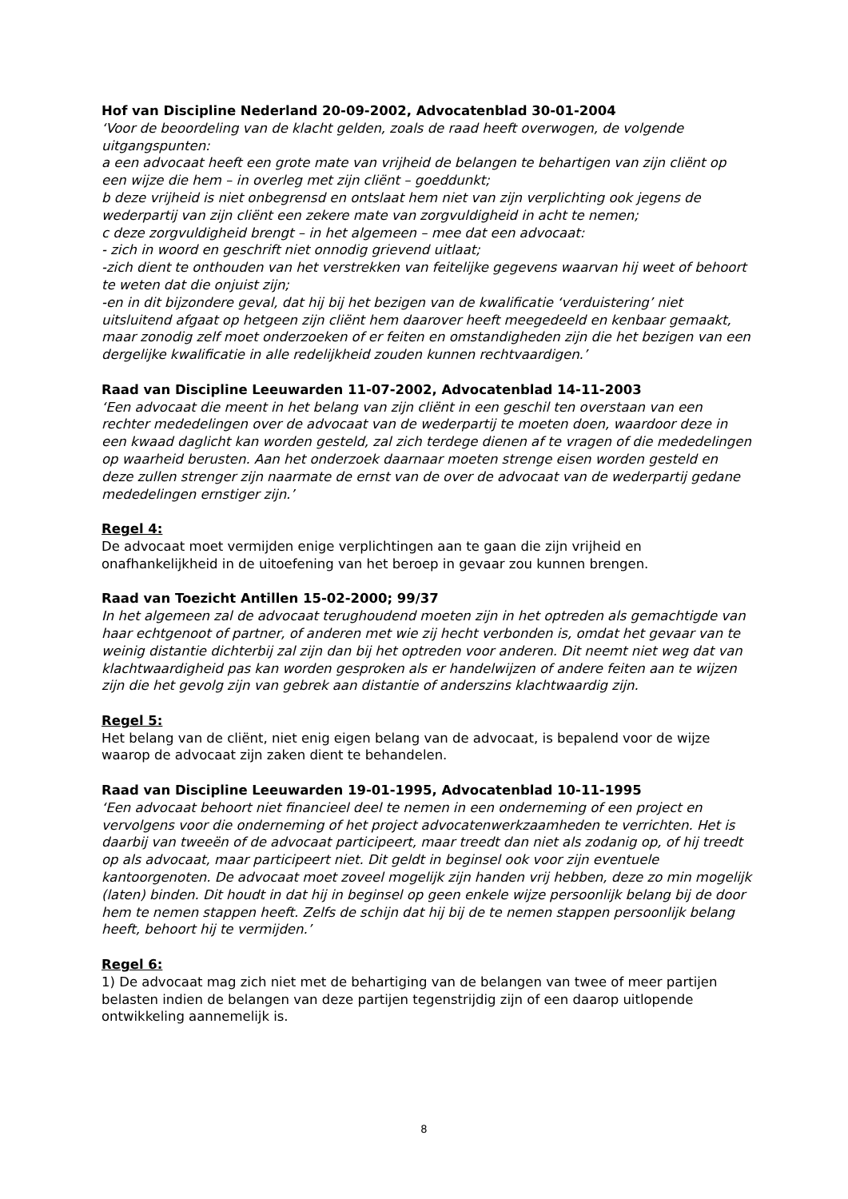Hof van Discipline Nederland 20-09-2002, Advocatenblad 30-01-2004
‘Voor de beoordeling van de klacht gelden, zoals de raad heeft overwogen, de volgende uitgangspunten:
a een advocaat heeft een grote mate van vrijheid de belangen te behartigen van zijn cliënt op een wijze die hem – in overleg met zijn cliënt – goeddunkt;
b deze vrijheid is niet onbegrensd en ontslaat hem niet van zijn verplichting ook jegens de wederpartij van zijn cliënt een zekere mate van zorgvuldigheid in acht te nemen;
c deze zorgvuldigheid brengt – in het algemeen – mee dat een advocaat:
- zich in woord en geschrift niet onnodig grievend uitlaat;
-zich dient te onthouden van het verstrekken van feitelijke gegevens waarvan hij weet of behoort te weten dat die onjuist zijn;
-en in dit bijzondere geval, dat hij bij het bezigen van de kwalificatie ‘verduistering’ niet uitsluitend afgaat op hetgeen zijn cliënt hem daarover heeft meegedeeld en kenbaar gemaakt, maar zonodig zelf moet onderzoeken of er feiten en omstandigheden zijn die het bezigen van een dergelijke kwalificatie in alle redelijkheid zouden kunnen rechtvaardigen.’
Raad van Discipline Leeuwarden 11-07-2002, Advocatenblad 14-11-2003
‘Een advocaat die meent in het belang van zijn cliënt in een geschil ten overstaan van een rechter mededelingen over de advocaat van de wederpartij te moeten doen, waardoor deze in een kwaad daglicht kan worden gesteld, zal zich terdege dienen af te vragen of die mededelingen op waarheid berusten. Aan het onderzoek daarnaar moeten strenge eisen worden gesteld en deze zullen strenger zijn naarmate de ernst van de over de advocaat van de wederpartij gedane mededelingen ernstiger zijn.’
Regel 4:
De advocaat moet vermijden enige verplichtingen aan te gaan die zijn vrijheid en onafhankelijkheid in de uitoefening van het beroep in gevaar zou kunnen brengen.
Raad van Toezicht Antillen 15-02-2000; 99/37
In het algemeen zal de advocaat terughoudend moeten zijn in het optreden als gemachtigde van haar echtgenoot of partner, of anderen met wie zij hecht verbonden is, omdat het gevaar van te weinig distantie dichterbij zal zijn dan bij het optreden voor anderen. Dit neemt niet weg dat van klachtwaardigheid pas kan worden gesproken als er handelwijzen of andere feiten aan te wijzen zijn die het gevolg zijn van gebrek aan distantie of anderszins klachtwaardig zijn.
Regel 5:
Het belang van de cliënt, niet enig eigen belang van de advocaat, is bepalend voor de wijze waarop de advocaat zijn zaken dient te behandelen.
Raad van Discipline Leeuwarden 19-01-1995, Advocatenblad 10-11-1995
‘Een advocaat behoort niet financieel deel te nemen in een onderneming of een project en vervolgens voor die onderneming of het project advocatenwerkzaamheden te verrichten. Het is daarbij van tweeën of de advocaat participeert, maar treedt dan niet als zodanig op, of hij treedt op als advocaat, maar participeert niet. Dit geldt in beginsel ook voor zijn eventuele kantoorgenoten. De advocaat moet zoveel mogelijk zijn handen vrij hebben, deze zo min mogelijk (laten) binden. Dit houdt in dat hij in beginsel op geen enkele wijze persoonlijk belang bij de door hem te nemen stappen heeft. Zelfs de schijn dat hij bij de te nemen stappen persoonlijk belang heeft, behoort hij te vermijden.’
Regel 6:
1) De advocaat mag zich niet met de behartiging van de belangen van twee of meer partijen belasten indien de belangen van deze partijen tegenstrijdig zijn of een daarop uitlopende ontwikkeling aannemelijk is.
8